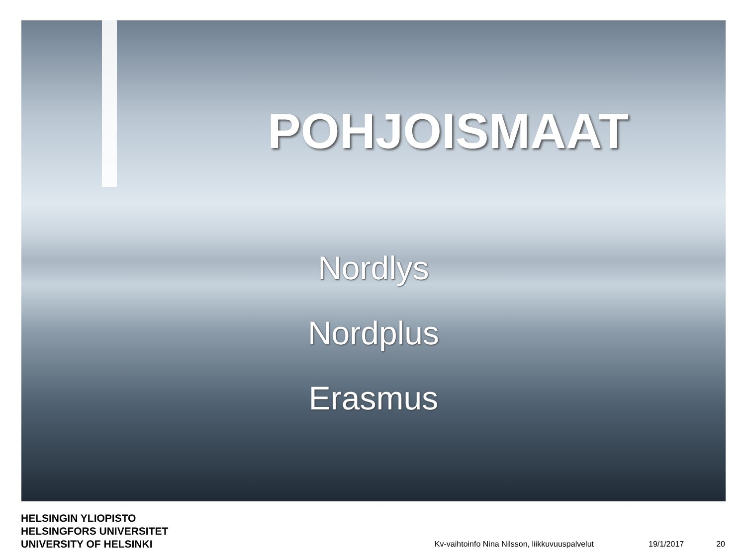POHJOISMAAT
Nordlys
Nordplus
Erasmus
HELSINGIN YLIOPISTO
HELSINGFORS UNIVERSITET
UNIVERSITY OF HELSINKI
Kv-vaihtoinfo Nina Nilsson, liikkuvuuspalvelut
19/1/2017
20